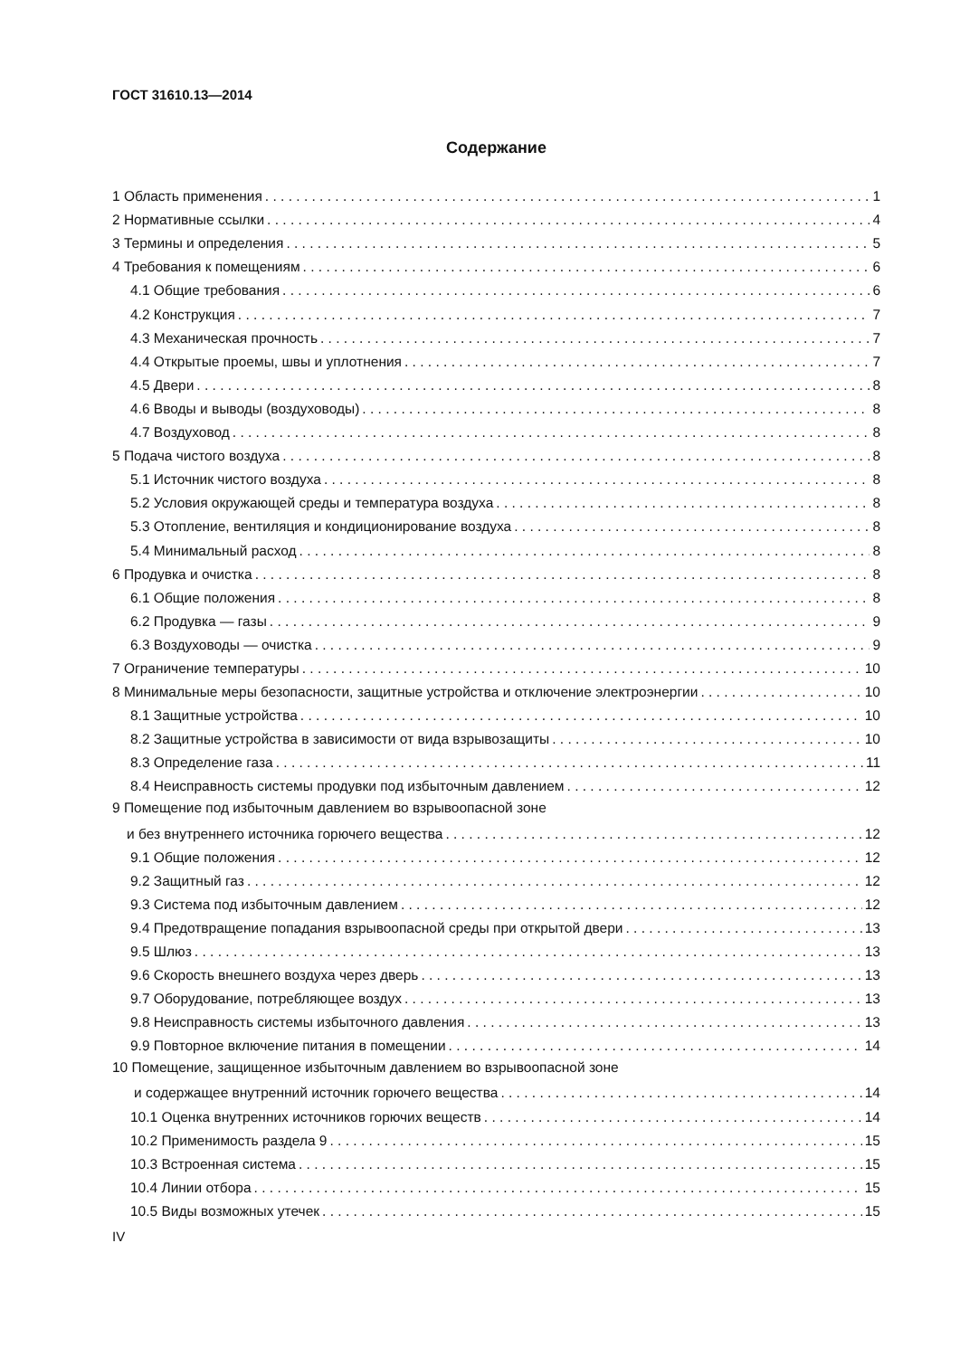ГОСТ 31610.13—2014
Содержание
1 Область применения 1
2 Нормативные ссылки 4
3 Термины и определения 5
4 Требования к помещениям 6
4.1 Общие требования 6
4.2 Конструкция 7
4.3 Механическая прочность 7
4.4 Открытые проемы, швы и уплотнения 7
4.5 Двери 8
4.6 Вводы и выводы (воздуховоды) 8
4.7 Воздуховод 8
5 Подача чистого воздуха 8
5.1 Источник чистого воздуха 8
5.2 Условия окружающей среды и температура воздуха 8
5.3 Отопление, вентиляция и кондиционирование воздуха 8
5.4 Минимальный расход 8
6 Продувка и очистка 8
6.1 Общие положения 8
6.2 Продувка — газы 9
6.3 Воздуховоды — очистка 9
7 Ограничение температуры 10
8 Минимальные меры безопасности, защитные устройства и отключение электроэнергии 10
8.1 Защитные устройства 10
8.2 Защитные устройства в зависимости от вида взрывозащиты 10
8.3 Определение газа 11
8.4 Неисправность системы продувки под избыточным давлением 12
9 Помещение под избыточным давлением во взрывоопасной зоне
и без внутреннего источника горючего вещества 12
9.1 Общие положения 12
9.2 Защитный газ 12
9.3 Система под избыточным давлением 12
9.4 Предотвращение попадания взрывоопасной среды при открытой двери 13
9.5 Шлюз 13
9.6 Скорость внешнего воздуха через дверь 13
9.7 Оборудование, потребляющее воздух 13
9.8 Неисправность системы избыточного давления 13
9.9 Повторное включение питания в помещении 14
10 Помещение, защищенное избыточным давлением во взрывоопасной зоне
и содержащее внутренний источник горючего вещества 14
10.1 Оценка внутренних источников горючих веществ 14
10.2 Применимость раздела 9 15
10.3 Встроенная система 15
10.4 Линии отбора 15
10.5 Виды возможных утечек 15
IV